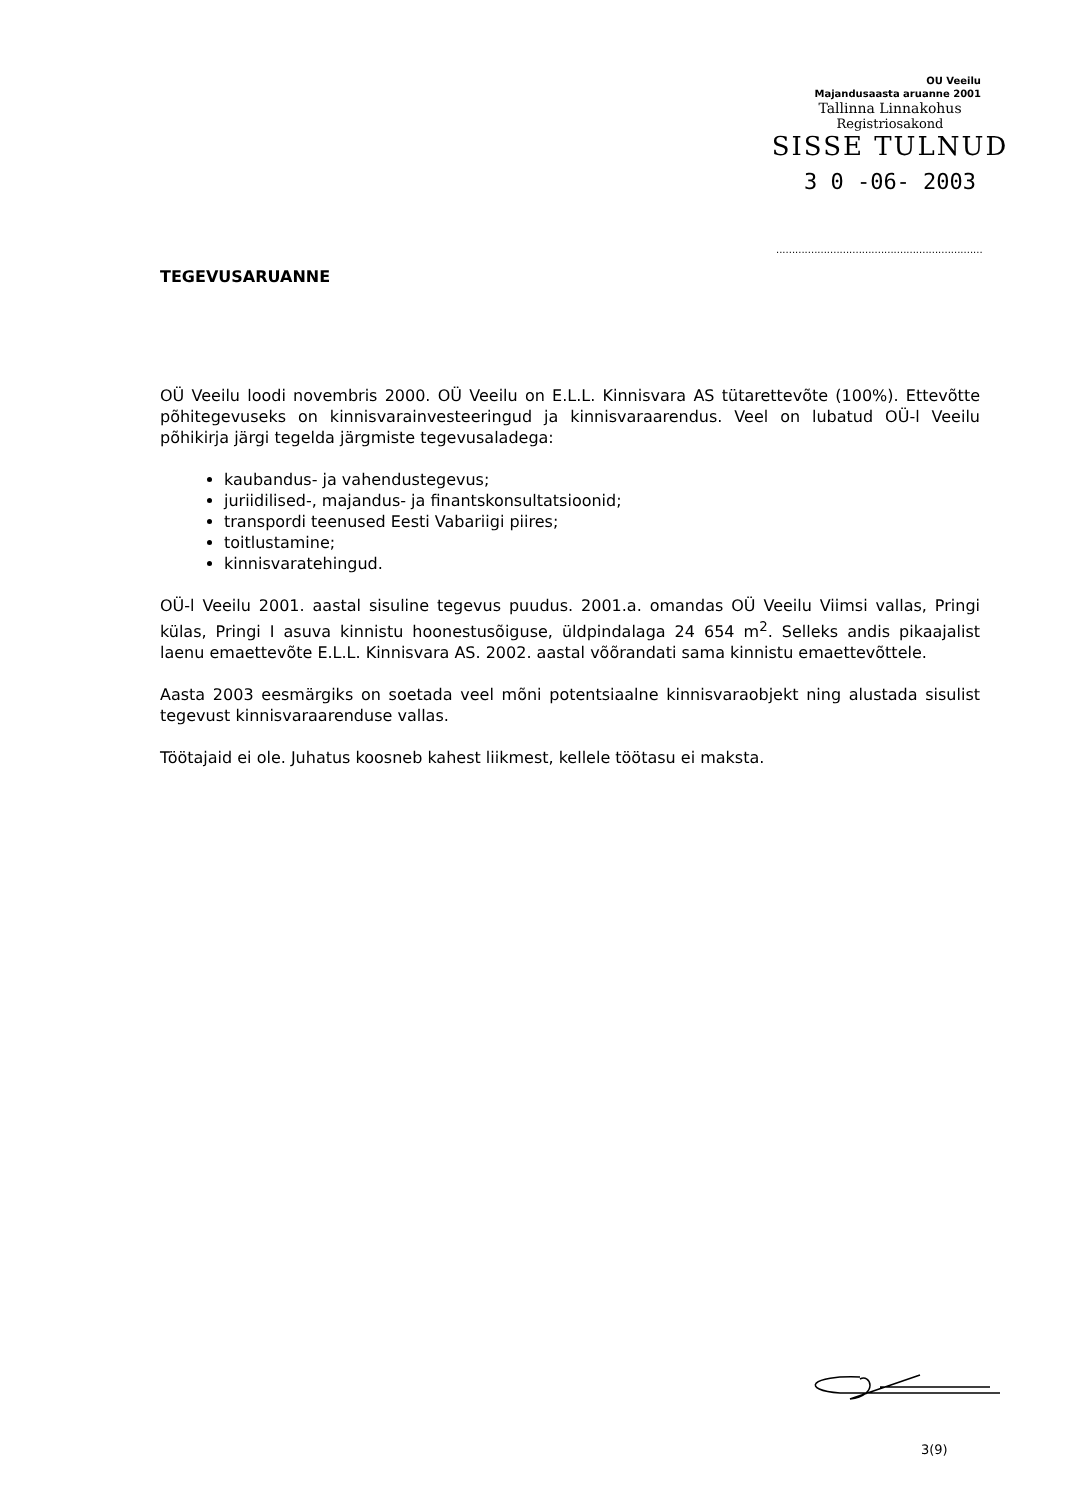OU Veeilu
Majandusaasta aruanne 2001
Tallinna Linnakohus
Registriosakond
SISSE TULNUD
3 0 -06- 2003
.................................................................
TEGEVUSARUANNE
OÜ Veeilu loodi novembris 2000. OÜ Veeilu on E.L.L. Kinnisvara AS tütarettevõte (100%). Ettevõtte põhitegevuseks on kinnisvarainvesteeringud ja kinnisvaraarendus. Veel on lubatud OÜ-l Veeilu põhikirja järgi tegelda järgmiste tegevusaladega:
kaubandus- ja vahendustegevus;
juriidilised-, majandus- ja finantskonsultatsioonid;
transpordi teenused Eesti Vabariigi piires;
toitlustamine;
kinnisvaratehingud.
OÜ-l Veeilu 2001. aastal sisuline tegevus puudus. 2001.a. omandas OÜ Veeilu Viimsi vallas, Pringi külas, Pringi I asuva kinnistu hoonestusõiguse, üldpindalaga 24 654 m<sup>2</sup>. Selleks andis pikaajalist laenu emaettevõte E.L.L. Kinnisvara AS. 2002. aastal võõrandati sama kinnistu emaettevõttele.
Aasta 2003 eesmärgiks on soetada veel mõni potentsiaalne kinnisvaraobjekt ning alustada sisulist tegevust kinnisvaraarenduse vallas.
Töötajaid ei ole. Juhatus koosneb kahest liikmest, kellele töötasu ei maksta.
3(9)